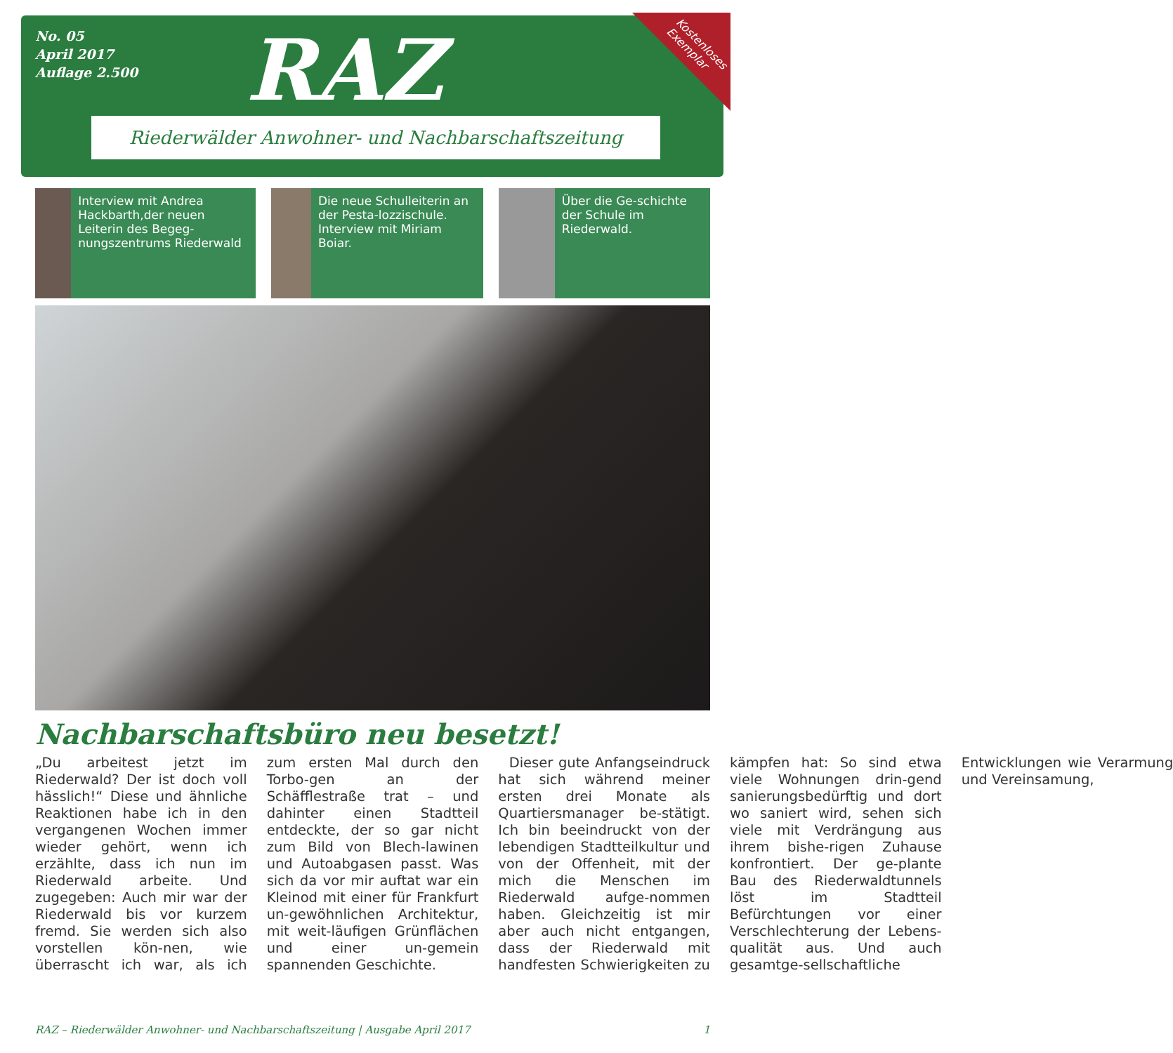No. 05
April 2017
Auflage 2.500
RAZ
Kostenloses
Exemplar
Riederwälder Anwohner- und Nachbarschaftszeitung
Interview mit Andrea Hackbarth,der neuen Leiterin des Begeg-nungszentrums Riederwald
Die neue Schulleiterin an der Pesta-lozzischule. Interview mit Miriam Boiar.
Über die Ge-schichte der Schule im Riederwald.
Nachbarschaftsbüro neu besetzt!
„Du arbeitest jetzt im Riederwald? Der ist doch voll hässlich!“ Diese und ähnliche Reaktionen habe ich in den vergangenen Wochen immer wieder gehört, wenn ich erzählte, dass ich nun im Riederwald arbeite. Und zugegeben: Auch mir war der Riederwald bis vor kurzem fremd. Sie werden sich also vorstellen kön-nen, wie überrascht ich war, als ich zum ersten Mal durch den Torbo-gen an der Schäfflestraße trat – und dahinter einen Stadtteil entdeckte, der so gar nicht zum Bild von Blech-lawinen und Autoabgasen passt. Was sich da vor mir auftat war ein Kleinod mit einer für Frankfurt un-gewöhnlichen Architektur, mit weit-läufigen Grünflächen und einer un-gemein spannenden Geschichte.
Dieser gute Anfangseindruck hat sich während meiner ersten drei Monate als Quartiersmanager be-stätigt. Ich bin beeindruckt von der lebendigen Stadtteilkultur und von der Offenheit, mit der mich die Menschen im Riederwald aufge-nommen haben. Gleichzeitig ist mir aber auch nicht entgangen, dass der Riederwald mit handfesten Schwierigkeiten zu kämpfen hat: So sind etwa viele Wohnungen drin-gend sanierungsbedürftig und dort wo saniert wird, sehen sich viele mit Verdrängung aus ihrem bishe-rigen Zuhause konfrontiert. Der ge-plante Bau des Riederwaldtunnels löst im Stadtteil Befürchtungen vor einer Verschlechterung der Lebens-qualität aus. Und auch gesamtge-sellschaftliche Entwicklungen wie Verarmung und Vereinsamung,
RAZ – Riederwälder Anwohner- und Nachbarschaftszeitung | Ausgabe April 2017 1